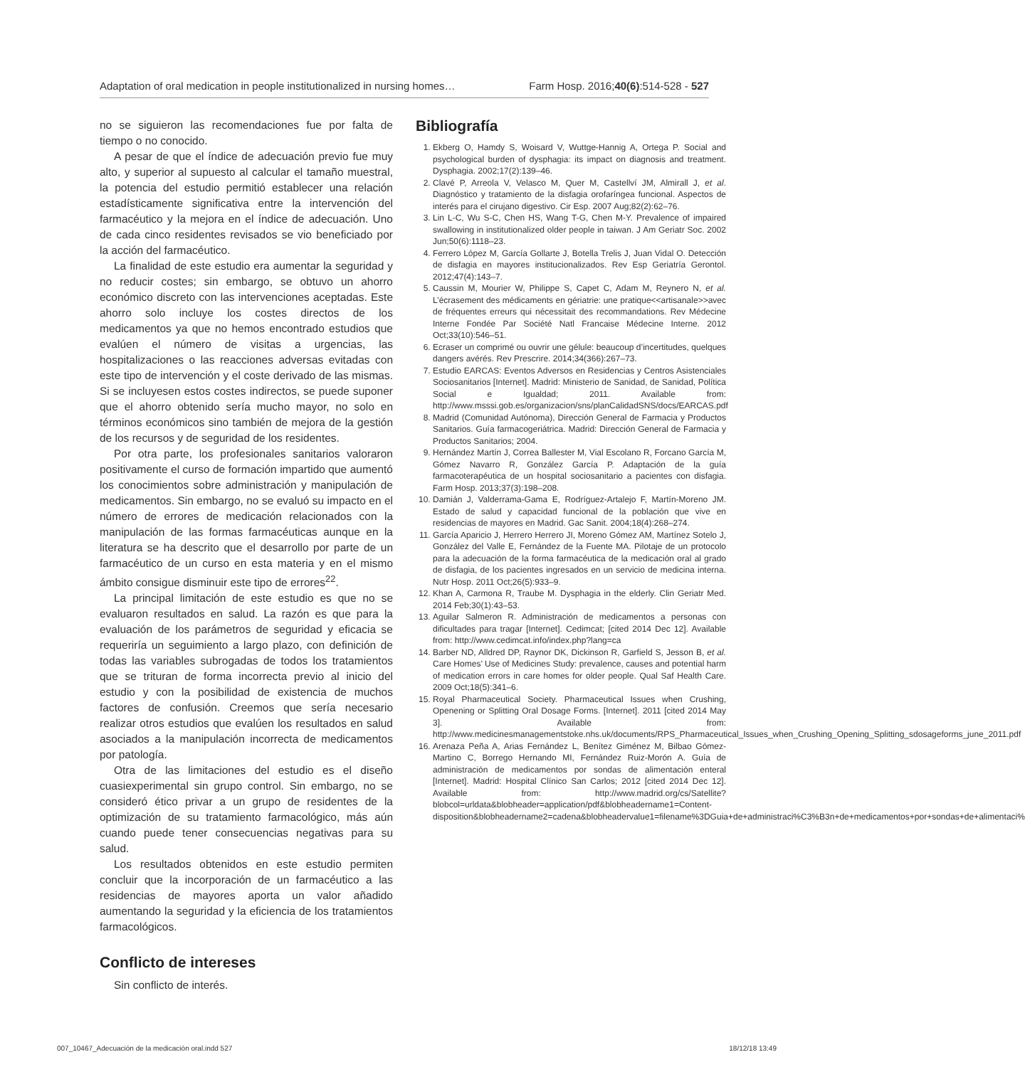Adaptation of oral medication in people institutionalized in nursing homes… Farm Hosp. 2016;40(6):514-528 - 527
no se siguieron las recomendaciones fue por falta de tiempo o no conocido.
A pesar de que el índice de adecuación previo fue muy alto, y superior al supuesto al calcular el tamaño muestral, la potencia del estudio permitió establecer una relación estadísticamente significativa entre la intervención del farmacéutico y la mejora en el índice de adecuación. Uno de cada cinco residentes revisados se vio beneficiado por la acción del farmacéutico.
La finalidad de este estudio era aumentar la seguridad y no reducir costes; sin embargo, se obtuvo un ahorro económico discreto con las intervenciones aceptadas. Este ahorro solo incluye los costes directos de los medicamentos ya que no hemos encontrado estudios que evalúen el número de visitas a urgencias, las hospitalizaciones o las reacciones adversas evitadas con este tipo de intervención y el coste derivado de las mismas. Si se incluyesen estos costes indirectos, se puede suponer que el ahorro obtenido sería mucho mayor, no solo en términos económicos sino también de mejora de la gestión de los recursos y de seguridad de los residentes.
Por otra parte, los profesionales sanitarios valoraron positivamente el curso de formación impartido que aumentó los conocimientos sobre administración y manipulación de medicamentos. Sin embargo, no se evaluó su impacto en el número de errores de medicación relacionados con la manipulación de las formas farmacéuticas aunque en la literatura se ha descrito que el desarrollo por parte de un farmacéutico de un curso en esta materia y en el mismo ámbito consigue disminuir este tipo de errores<sup>22</sup>.
La principal limitación de este estudio es que no se evaluaron resultados en salud. La razón es que para la evaluación de los parámetros de seguridad y eficacia se requeriría un seguimiento a largo plazo, con definición de todas las variables subrogadas de todos los tratamientos que se trituran de forma incorrecta previo al inicio del estudio y con la posibilidad de existencia de muchos factores de confusión. Creemos que sería necesario realizar otros estudios que evalúen los resultados en salud asociados a la manipulación incorrecta de medicamentos por patología.
Otra de las limitaciones del estudio es el diseño cuasiexperimental sin grupo control. Sin embargo, no se consideró ético privar a un grupo de residentes de la optimización de su tratamiento farmacológico, más aún cuando puede tener consecuencias negativas para su salud.
Los resultados obtenidos en este estudio permiten concluir que la incorporación de un farmacéutico a las residencias de mayores aporta un valor añadido aumentando la seguridad y la eficiencia de los tratamientos farmacológicos.
Conflicto de intereses
Sin conflicto de interés.
Bibliografía
1. Ekberg O, Hamdy S, Woisard V, Wuttge-Hannig A, Ortega P. Social and psychological burden of dysphagia: its impact on diagnosis and treatment. Dysphagia. 2002;17(2):139–46.
2. Clavé P, Arreola V, Velasco M, Quer M, Castellví JM, Almirall J, et al. Diagnóstico y tratamiento de la disfagia orofaríngea funcional. Aspectos de interés para el cirujano digestivo. Cir Esp. 2007 Aug;82(2):62–76.
3. Lin L-C, Wu S-C, Chen HS, Wang T-G, Chen M-Y. Prevalence of impaired swallowing in institutionalized older people in taiwan. J Am Geriatr Soc. 2002 Jun;50(6):1118–23.
4. Ferrero López M, García Gollarte J, Botella Trelis J, Juan Vidal O. Detección de disfagia en mayores institucionalizados. Rev Esp Geriatría Gerontol. 2012;47(4):143–7.
5. Caussin M, Mourier W, Philippe S, Capet C, Adam M, Reynero N, et al. L’écrasement des médicaments en gériatrie: une pratique<<artisanale>>avec de fréquentes erreurs qui nécessitait des recommandations. Rev Médecine Interne Fondée Par Société Natl Francaise Médecine Interne. 2012 Oct;33(10):546–51.
6. Ecraser un comprimé ou ouvrir une gélule: beaucoup d’incertitudes, quelques dangers avérés. Rev Prescrire. 2014;34(366):267–73.
7. Estudio EARCAS: Eventos Adversos en Residencias y Centros Asistenciales Sociosanitarios [Internet]. Madrid: Ministerio de Sanidad, de Sanidad, Política Social e Igualdad; 2011. Available from: http://www.msssi.gob.es/organizacion/sns/planCalidadSNS/docs/EARCAS.pdf
8. Madrid (Comunidad Autónoma), Dirección General de Farmacia y Productos Sanitarios. Guía farmacogeriátrica. Madrid: Dirección General de Farmacia y Productos Sanitarios; 2004.
9. Hernández Martín J, Correa Ballester M, Vial Escolano R, Forcano García M, Gómez Navarro R, González García P. Adaptación de la guía farmacoterapéutica de un hospital sociosanitario a pacientes con disfagia. Farm Hosp. 2013;37(3):198–208.
10. Damián J, Valderrama-Gama E, Rodríguez-Artalejo F, Martín-Moreno JM. Estado de salud y capacidad funcional de la población que vive en residencias de mayores en Madrid. Gac Sanit. 2004;18(4):268–274.
11. García Aparicio J, Herrero Herrero JI, Moreno Gómez AM, Martínez Sotelo J, González del Valle E, Fernández de la Fuente MA. Pilotaje de un protocolo para la adecuación de la forma farmacéutica de la medicación oral al grado de disfagia, de los pacientes ingresados en un servicio de medicina interna. Nutr Hosp. 2011 Oct;26(5):933–9.
12. Khan A, Carmona R, Traube M. Dysphagia in the elderly. Clin Geriatr Med. 2014 Feb;30(1):43–53.
13. Aguilar Salmeron R. Administración de medicamentos a personas con dificultades para tragar [Internet]. Cedimcat; [cited 2014 Dec 12]. Available from: http://www.cedimcat.info/index.php?lang=ca
14. Barber ND, Alldred DP, Raynor DK, Dickinson R, Garfield S, Jesson B, et al. Care Homes’ Use of Medicines Study: prevalence, causes and potential harm of medication errors in care homes for older people. Qual Saf Health Care. 2009 Oct;18(5):341–6.
15. Royal Pharmaceutical Society. Pharmaceutical Issues when Crushing, Openening or Splitting Oral Dosage Forms. [Internet]. 2011 [cited 2014 May 3]. Available from: http://www.medicinesmanagementstoke.nhs.uk/documents/RPS_Pharmaceutical_Issues_when_Crushing_Opening_Splitting_sdosageforms_june_2011.pdf
16. Arenaza Peña A, Arias Fernández L, Benítez Giménez M, Bilbao Gómez-Martino C, Borrego Hernando MI, Fernández Ruiz-Morón A. Guía de administración de medicamentos por sondas de alimentación enteral [Internet]. Madrid: Hospital Clínico San Carlos; 2012 [cited 2014 Dec 12]. Available from: http://www.madrid.org/cs/Satellite?blobcol=urldata&blobheader=application/pdf&blobheadername1=Content-disposition&blobheadername2=cadena&blobheadervalue1=filename%3DGuia+de+administraci%C3%B3n+de+medicamentos+por+sondas+de+alimentaci%
007_10467_Adecuación de la medicación oral.indd 527 18/12/18 13:49